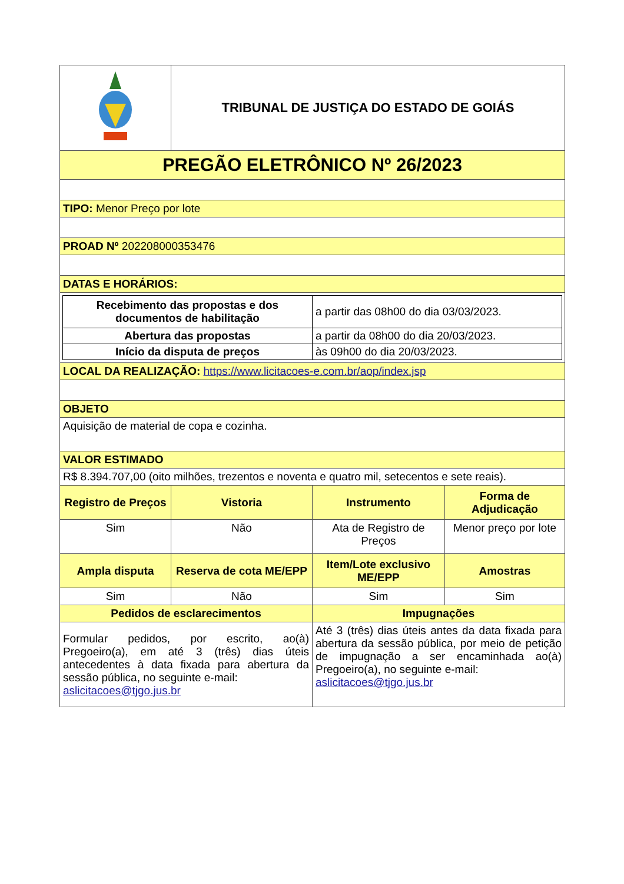| | TRIBUNAL DE JUSTIÇA DO ESTADO DE GOIÁS | | |
| PREGÃO ELETRÔNICO Nº 26/2023 | | | |
| TIPO: Menor Preço por lote | | | |
| PROAD Nº 202208000353476 | | | |
| DATAS E HORÁRIOS: | | | |
| / Recebimento das propostas e dos documentos de habilitação / a partir das 08h00 do dia 03/03/2023. / / Abertura das propostas / a partir da 08h00 do dia 20/03/2023. / / Início da disputa de preços / às 09h00 do dia 20/03/2023. / | | | |
| LOCAL DA REALIZAÇÃO: https://www.licitacoes-e.com.br/aop/index.jsp | | | |
| OBJETO | | | |
| Aquisição de material de copa e cozinha. | | | |
| VALOR ESTIMADO | | | |
| R$ 8.394.707,00 (oito milhões, trezentos e noventa e quatro mil, setecentos e sete reais). | | | |
| Registro de Preços | Vistoria | Instrumento | Forma de Adjudicação |
| Sim | Não | Ata de Registro de Preços | Menor preço por lote |
| Ampla disputa | Reserva de cota ME/EPP | Item/Lote exclusivo ME/EPP | Amostras |
| Sim | Não | Sim | Sim |
| Pedidos de esclarecimentos | | Impugnações | |
| Formular pedidos, por escrito, ao(à) Pregoeiro(a), em até 3 (três) dias úteis antecedentes à data fixada para abertura da sessão pública, no seguinte e-mail: aslicitacoes@tjgo.jus.br | | Até 3 (três) dias úteis antes da data fixada para abertura da sessão pública, por meio de petição de impugnação a ser encaminhada ao(à) Pregoeiro(a), no seguinte e-mail: aslicitacoes@tjgo.jus.br | |